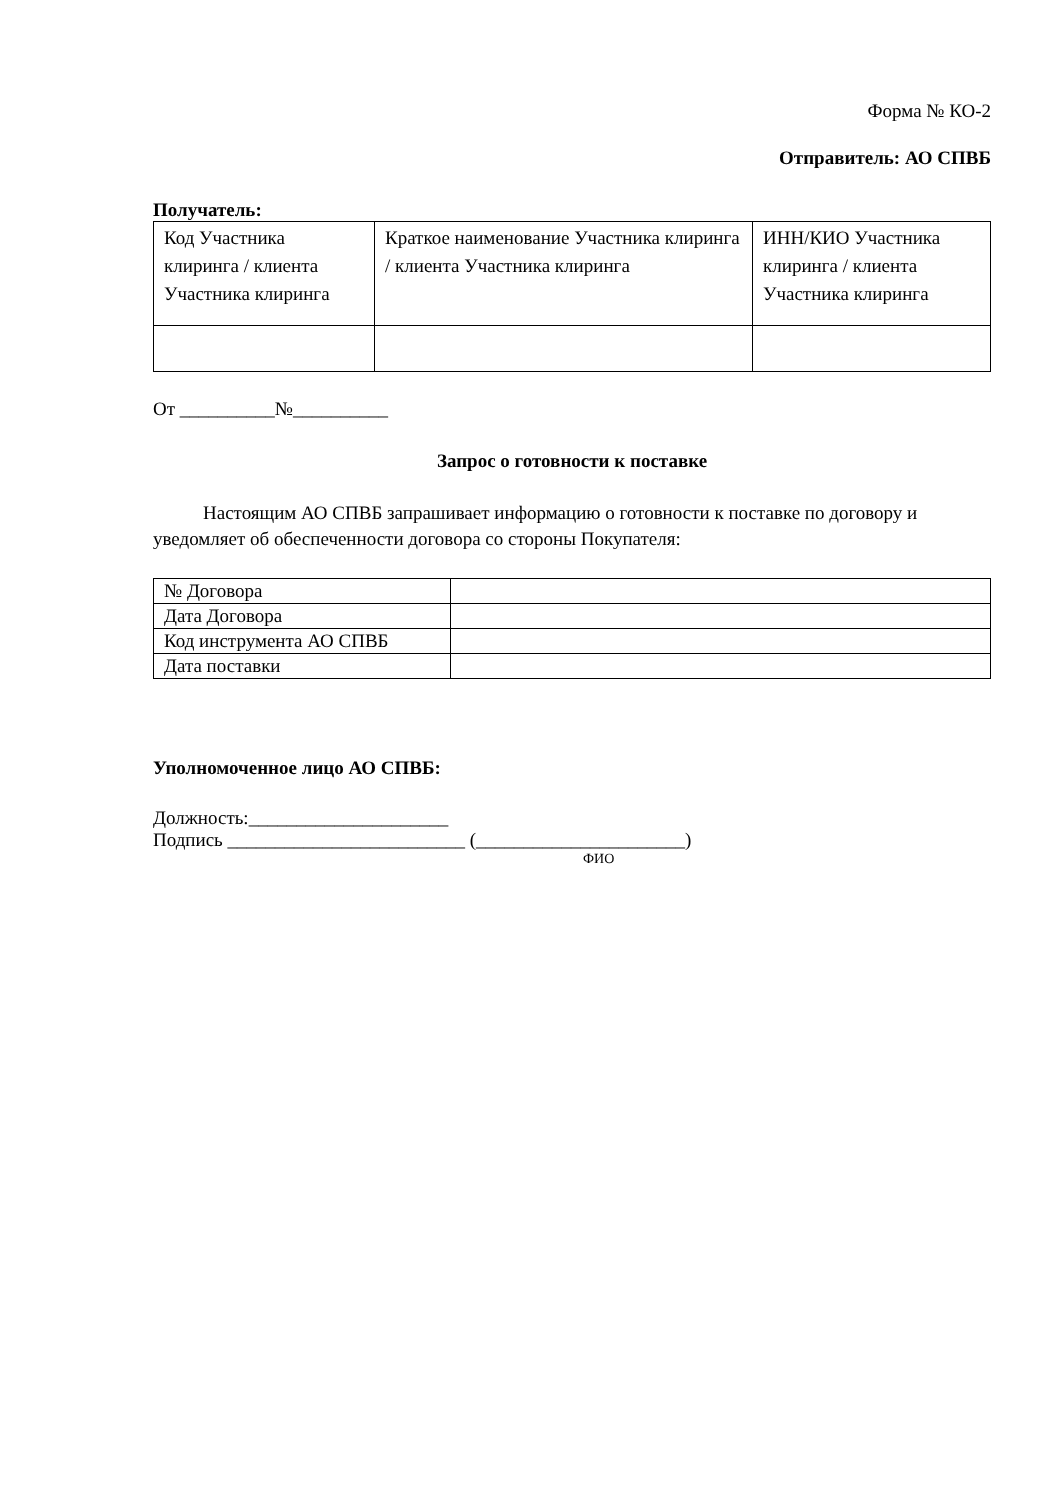Форма № КО-2
Отправитель: АО СПВБ
Получатель:
| Код Участника клиринга / клиента Участника клиринга | Краткое наименование Участника клиринга / клиента Участника клиринга | ИНН/КИО Участника клиринга / клиента Участника клиринга |
От __________№__________
Запрос о готовности к поставке
Настоящим АО СПВБ запрашивает информацию о готовности к поставке по договору и уведомляет об обеспеченности договора со стороны Покупателя:
| № Договора | |
| Дата Договора | |
| Код инструмента АО СПВБ | |
| Дата поставки | |
Уполномоченное лицо АО СПВБ:
Должность:_____________________
Подпись _________________________ (______________________)
ФИО